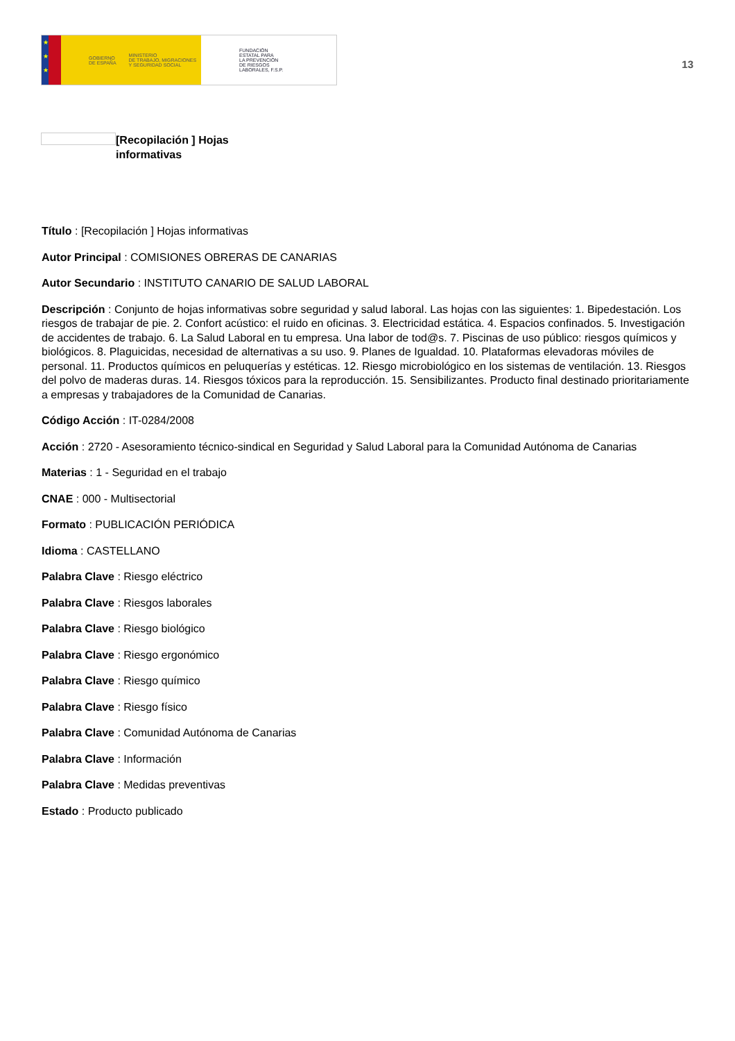★
★
★
GOBIERNO
DE ESPAÑA MINISTERIO
DE TRABAJO, MIGRACIONES
Y SEGURIDAD SOCIAL
FUNDACIÓN
ESTATAL PARA
LA PREVENCIÓN
DE RIESGOS
LABORALES, F.S.P.
13
[Recopilación ] Hojas informativas
Título : [Recopilación ] Hojas informativas
Autor Principal : COMISIONES OBRERAS DE CANARIAS
Autor Secundario : INSTITUTO CANARIO DE SALUD LABORAL
Descripción : Conjunto de hojas informativas sobre seguridad y salud laboral. Las hojas con las siguientes: 1. Bipedestación. Los riesgos de trabajar de pie. 2. Confort acústico: el ruido en oficinas. 3. Electricidad estática. 4. Espacios confinados. 5. Investigación de accidentes de trabajo. 6. La Salud Laboral en tu empresa. Una labor de tod@s. 7. Piscinas de uso público: riesgos químicos y biológicos. 8. Plaguicidas, necesidad de alternativas a su uso. 9. Planes de Igualdad. 10. Plataformas elevadoras móviles de personal. 11. Productos químicos en peluquerías y estéticas. 12. Riesgo microbiológico en los sistemas de ventilación. 13. Riesgos del polvo de maderas duras. 14. Riesgos tóxicos para la reproducción. 15. Sensibilizantes. Producto final destinado prioritariamente a empresas y trabajadores de la Comunidad de Canarias.
Código Acción : IT-0284/2008
Acción : 2720 - Asesoramiento técnico-sindical en Seguridad y Salud Laboral para la Comunidad Autónoma de Canarias
Materias : 1 - Seguridad en el trabajo
CNAE : 000 - Multisectorial
Formato : PUBLICACIÓN PERIÓDICA
Idioma : CASTELLANO
Palabra Clave : Riesgo eléctrico
Palabra Clave : Riesgos laborales
Palabra Clave : Riesgo biológico
Palabra Clave : Riesgo ergonómico
Palabra Clave : Riesgo químico
Palabra Clave : Riesgo físico
Palabra Clave : Comunidad Autónoma de Canarias
Palabra Clave : Información
Palabra Clave : Medidas preventivas
Estado : Producto publicado